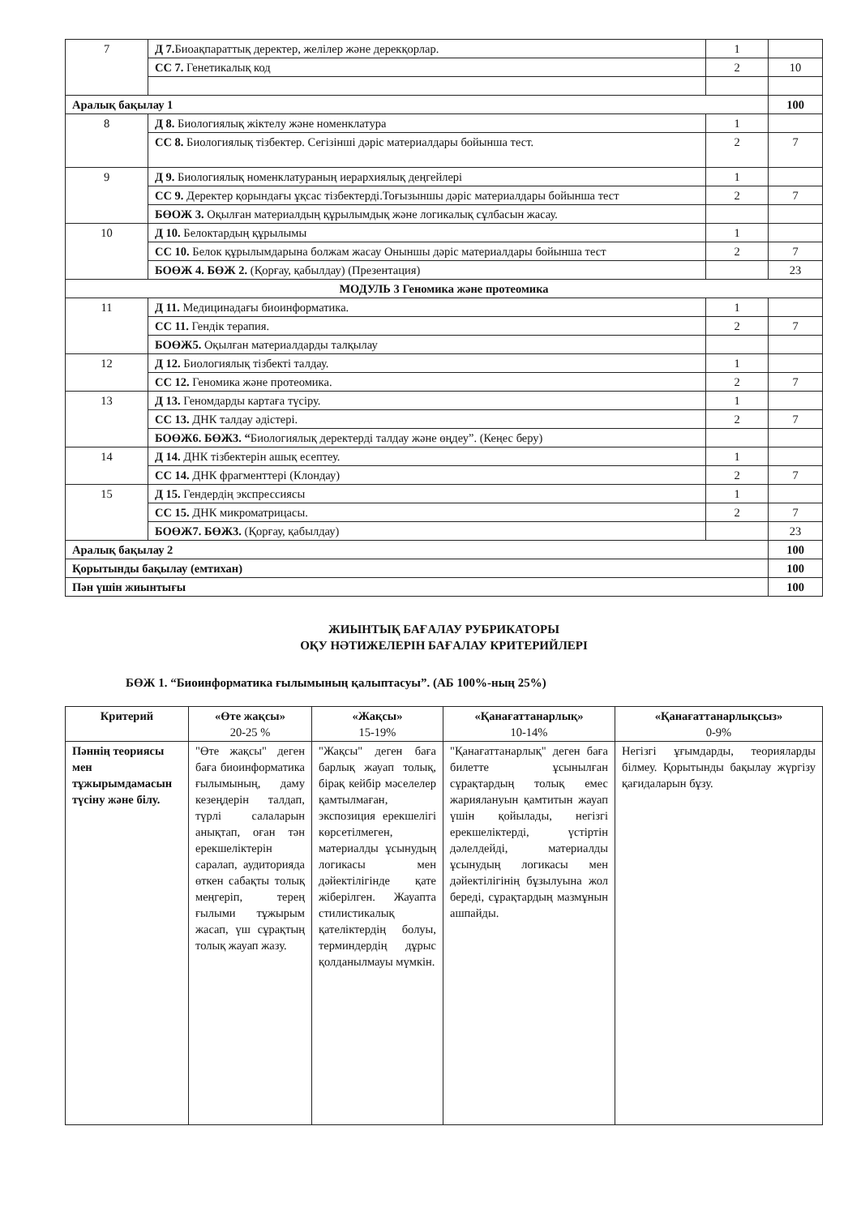| 7 | Д 7. Биоақпараттық деректер, желілер және дерекқорлар. | 1 | |
| | СС 7. Генетикалық код | 2 | 10 |
| Аралық бақылау 1 | | | 100 |
| 8 | Д 8. Биологиялық жіктелу және номенклатура | 1 | |
| | СС 8. Биологиялық тізбектер. Сегізінші дәріс материалдары бойынша тест. | 2 | 7 |
| 9 | Д 9. Биологиялық номенклатураның иерархиялық деңгейлері | 1 | |
| | СС 9. Деректер қорындағы ұқсас тізбектерді.Тоғызыншы дәріс материалдары бойынша тест | 2 | 7 |
| | БӨОЖ 3. Оқылған материалдың құрылымдық және логикалық сұлбасын жасау. | | |
| 10 | Д 10. Белоктардың құрылымы | 1 | |
| | СС 10. Белок құрылымдарына болжам жасау Оныншы дәріс материалдары бойынша тест | 2 | 7 |
| | БОӨЖ 4. БӨЖ 2. (Қорғау, қабылдау) (Презентация) | | 23 |
| МОДУЛЬ 3 Геномика және протеомика | | | |
| 11 | Д 11. Медицинадағы биоинформатика. | 1 | |
| | СС 11. Гендік терапия. | 2 | 7 |
| | БОӨЖ5. Оқылған материалдарды талқылау | | |
| 12 | Д 12. Биологиялық тізбекті талдау. | 1 | |
| | СС 12. Геномика және протеомика. | 2 | 7 |
| 13 | Д 13. Геномдарды картаға түсіру. | 1 | |
| | СС 13. ДНК талдау әдістері. | 2 | 7 |
| | БОӨЖ6. БӨЖ3. “ Биологиялық деректерді талдау және өңдеу”. (Кеңес беру) | | |
| 14 | Д 14. ДНК тізбектерін ашық есептеу. | 1 | |
| | СС 14. ДНК фрагменттері (Клондау) | 2 | 7 |
| 15 | Д 15. Гендердің экспрессиясы | 1 | |
| | СС 15. ДНК микроматрицасы. | 2 | 7 |
| | БОӨЖ7. БӨЖ3. (Қорғау, қабылдау) | | 23 |
| Аралық бақылау 2 | | | 100 |
| Қорытынды бақылау (емтихан) | | | 100 |
| Пән үшін жиынтығы | | | 100 |
ЖИЫНТЫҚ БАҒАЛАУ РУБРИКАТОРЫ
ОҚУ НӘТИЖЕЛЕРІН БАҒАЛАУ КРИТЕРИЙЛЕРІ
БӨЖ 1. “Биоинформатика ғылымының қалыптасуы”. (АБ 100%-ның 25%)
| Критерий | «Өте жақсы» 20-25 % | «Жақсы» 15-19% | «Қанағаттанарлық» 10-14% | «Қанағаттанарлықсыз» 0-9% |
| --- | --- | --- | --- | --- |
| Пәннің теориясы мен тұжырымдамасын түсіну және білу. | "Өте жақсы" деген баға биоинформатика ғылымының, даму кезеңдерін талдап, түрлі салаларын анықтап, оған тән ерекшеліктерін саралап, аудиторияда өткен сабақты толық меңгеріп, терең ғылыми тұжырым жасап, үш сұрақтың толық жауап жазу. | "Жақсы" деген баға барлық жауап толық, бірақ кейбір мәселелер қамтылмаған, экспозиция ерекшелігі көрсетілмеген, материалды ұсынудың логикасы мен дәйектілігінде қате жіберілген. Жауапта стилистикалық қателіктердің болуы, терминдердің дұрыс қолданылмауы мүмкін. | "Қанағаттанарлық" деген баға билетте ұсынылған сұрақтардың толық емес жариялануын қамтитын жауап үшін қойылады, негізгі ерекшеліктерді, үстіртін дәлелдейді, материалды ұсынудың логикасы мен дәйектілігінің бұзылуына жол береді, сұрақтардың мазмұнын ашпайды. | Негізгі ұғымдарды, теорияларды білмеу. Қорытынды бақылау жүргізу қағидаларын бұзу. |